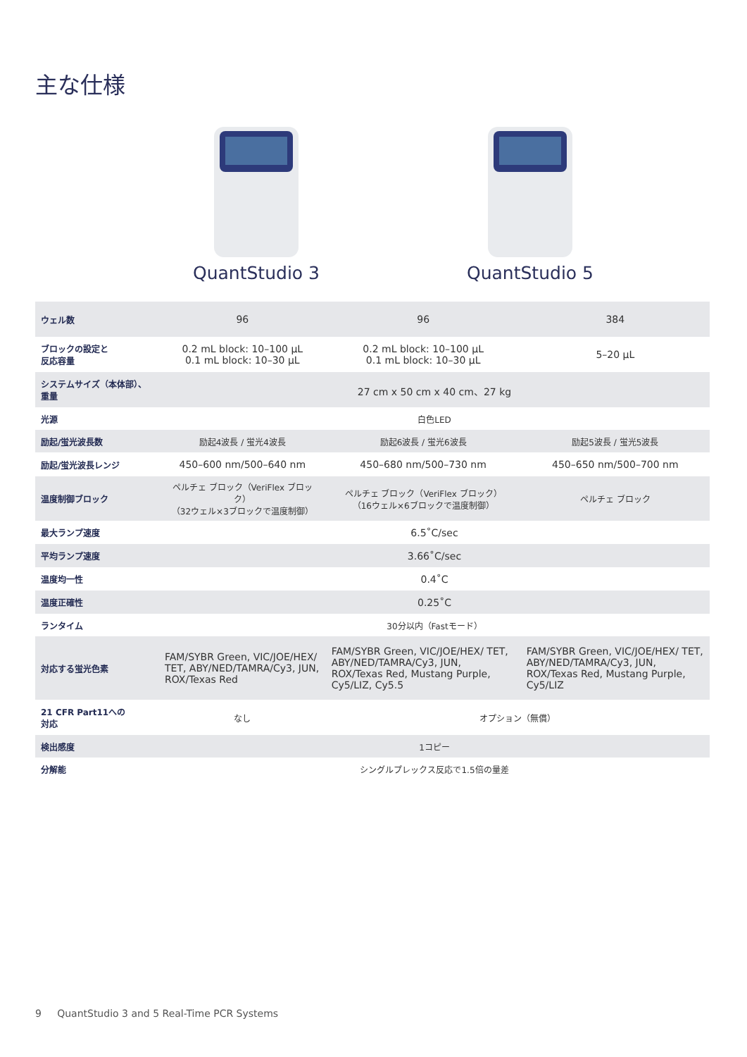主な仕様
QuantStudio 3 QuantStudio 5
| ウェル数 | 96 | 96 | 384 |
| ブロックの設定と 反応容量 | 0.2 mL block: 10–100 µL 0.1 mL block: 10–30 µL | 0.2 mL block: 10–100 µL 0.1 mL block: 10–30 µL | 5–20 µL |
| システムサイズ（本体部）、 重量 | 27 cm x 50 cm x 40 cm、27 kg | | |
| 光源 | 白色LED | | |
| 励起/蛍光波長数 | 励起4波長 / 蛍光4波長 | 励起6波長 / 蛍光6波長 | 励起5波長 / 蛍光5波長 |
| 励起/蛍光波長レンジ | 450–600 nm/500–640 nm | 450–680 nm/500–730 nm | 450–650 nm/500–700 nm |
| 温度制御ブロック | ペルチェ ブロック（VeriFlex ブロック） （32ウェル×3ブロックで温度制御） | ペルチェ ブロック（VeriFlex ブロック） （16ウェル×6ブロックで温度制御） | ペルチェ ブロック |
| 最大ランプ速度 | 6.5˚C/sec | | |
| 平均ランプ速度 | 3.66˚C/sec | | |
| 温度均一性 | 0.4˚C | | |
| 温度正確性 | 0.25˚C | | |
| ランタイム | 30分以内（Fastモード） | | |
| 対応する蛍光色素 | FAM/SYBR Green, VIC/JOE/HEX/ TET, ABY/NED/TAMRA/Cy3, JUN, ROX/Texas Red | FAM/SYBR Green, VIC/JOE/HEX/ TET, ABY/NED/TAMRA/Cy3, JUN, ROX/Texas Red, Mustang Purple, Cy5/LIZ, Cy5.5 | FAM/SYBR Green, VIC/JOE/HEX/ TET, ABY/NED/TAMRA/Cy3, JUN, ROX/Texas Red, Mustang Purple, Cy5/LIZ |
| 21 CFR Part11への 対応 | なし | オプション（無償） | |
| 検出感度 | 1コピー | | |
| 分解能 | シングルプレックス反応で1.5倍の量差 | | |
9 QuantStudio 3 and 5 Real-Time PCR Systems